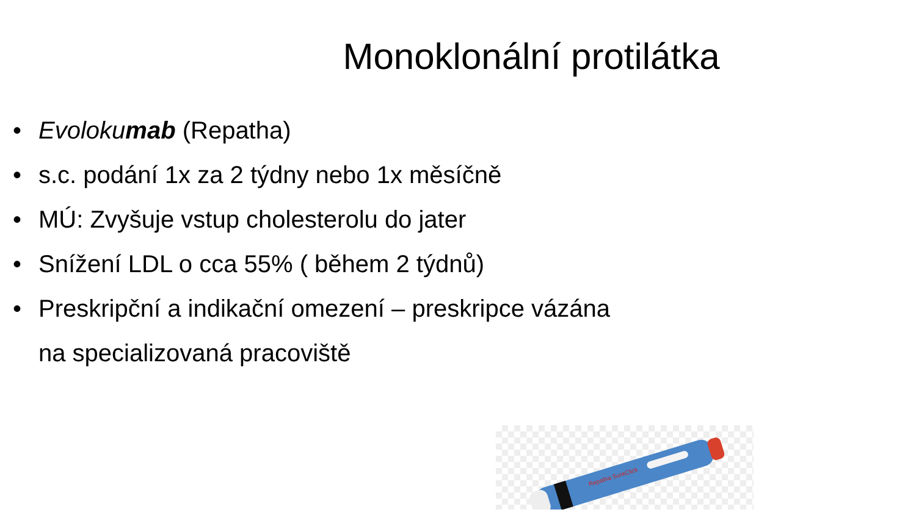Monoklonální protilátka
• Evolokumab (Repatha)
• s.c. podání 1x za 2 týdny nebo 1x měsíčně
• MÚ: Zvyšuje vstup cholesterolu do jater
• Snížení LDL o cca 55% ( během 2 týdnů)
• Preskripční a indikační omezení – preskripce vázána
na specializovaná pracoviště
Repatha SureClick